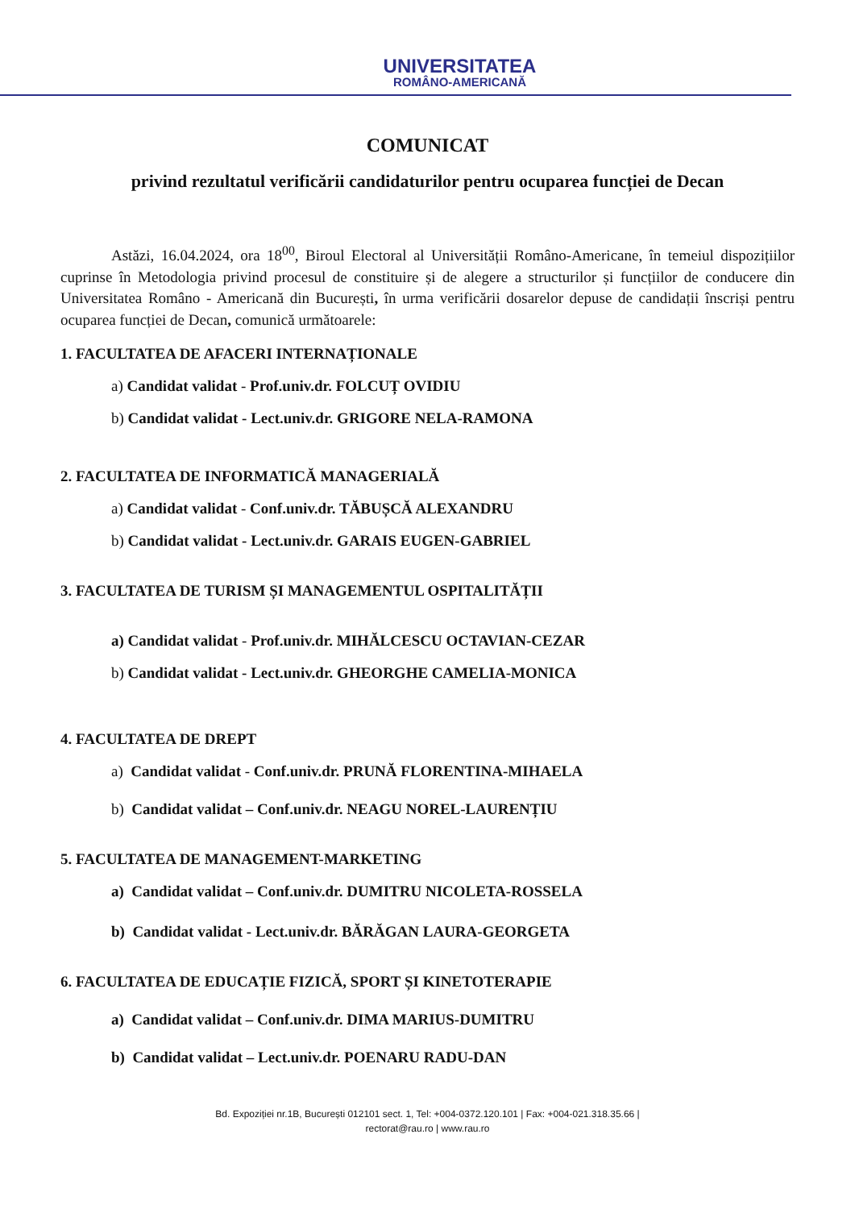UNIVERSITATEA
ROMÂNO-AMERICANĂ
COMUNICAT
privind rezultatul verificării candidaturilor pentru ocuparea funcției de Decan
Astăzi, 16.04.2024, ora 18<sup>00</sup>, Biroul Electoral al Universității Româno-Americane, în temeiul dispozițiilor cuprinse în Metodologia privind procesul de constituire și de alegere a structurilor și funcțiilor de conducere din Universitatea Româno - Americană din București, în urma verificării dosarelor depuse de candidații înscriși pentru ocuparea funcției de Decan, comunică următoarele:
1. FACULTATEA DE AFACERI INTERNAȚIONALE
a) Candidat validat - Prof.univ.dr. FOLCUȚ OVIDIU
b) Candidat validat - Lect.univ.dr. GRIGORE NELA-RAMONA
2. FACULTATEA DE INFORMATICĂ MANAGERIALĂ
a) Candidat validat - Conf.univ.dr. TĂBUȘCĂ ALEXANDRU
b) Candidat validat - Lect.univ.dr. GARAIS EUGEN-GABRIEL
3. FACULTATEA DE TURISM ȘI MANAGEMENTUL OSPITALITĂȚII
a) Candidat validat - Prof.univ.dr. MIHĂLCESCU OCTAVIAN-CEZAR
b) Candidat validat - Lect.univ.dr. GHEORGHE CAMELIA-MONICA
4. FACULTATEA DE DREPT
a) Candidat validat - Conf.univ.dr. PRUNĂ FLORENTINA-MIHAELA
b) Candidat validat – Conf.univ.dr. NEAGU NOREL-LAURENȚIU
5. FACULTATEA DE MANAGEMENT-MARKETING
a) Candidat validat – Conf.univ.dr. DUMITRU NICOLETA-ROSSELA
b) Candidat validat - Lect.univ.dr. BĂRĂGAN LAURA-GEORGETA
6. FACULTATEA DE EDUCAȚIE FIZICĂ, SPORT ȘI KINETOTERAPIE
a) Candidat validat – Conf.univ.dr. DIMA MARIUS-DUMITRU
b) Candidat validat – Lect.univ.dr. POENARU RADU-DAN
Bd. Expoziției nr.1B, București 012101 sect. 1, Tel: +004-0372.120.101 | Fax: +004-021.318.35.66 |
rectorat@rau.ro | www.rau.ro